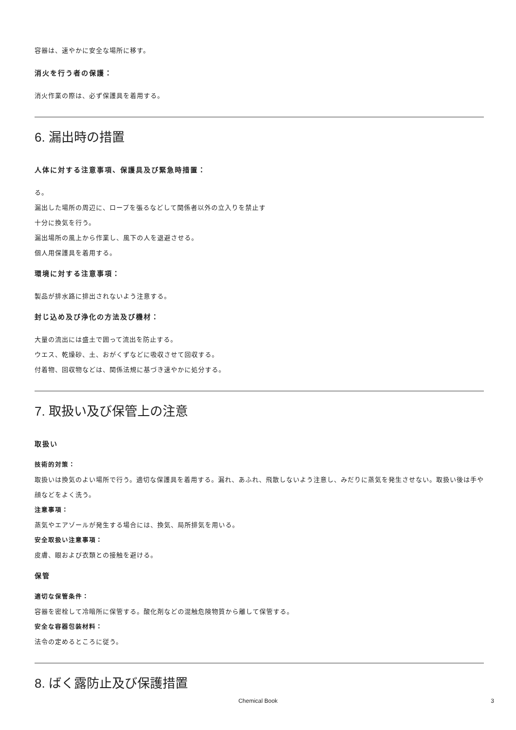容器は、速やかに安全な場所に移す。
消火を行う者の保護：
消火作業の際は、必ず保護具を着用する。
6. 漏出時の措置
人体に対する注意事項、保護具及び緊急時措置：
る。
漏出した場所の周辺に、ロープを張るなどして関係者以外の立入りを禁止す
十分に換気を行う。
漏出場所の風上から作業し、風下の人を退避させる。
個人用保護具を着用する。
環境に対する注意事項：
製品が排水路に排出されないよう注意する。
封じ込め及び浄化の方法及び機材：
大量の流出には盛土で囲って流出を防止する。
ウエス、乾燥砂、土、おがくずなどに吸収させて回収する。
付着物、回収物などは、関係法規に基づき速やかに処分する。
7. 取扱い及び保管上の注意
取扱い
技術的対策：
取扱いは換気のよい場所で行う。適切な保護具を着用する。漏れ、あふれ、飛散しないよう注意し、みだりに蒸気を発生させない。取扱い後は手や顔などをよく洗う。
注意事項：
蒸気やエアゾールが発生する場合には、換気、局所排気を用いる。
安全取扱い注意事項：
皮膚、眼および衣類との接触を避ける。
保管
適切な保管条件：
容器を密栓して冷暗所に保管する。酸化剤などの混触危険物質から離して保管する。
安全な容器包装材料：
法令の定めるところに従う。
8. ばく露防止及び保護措置
Chemical Book 3